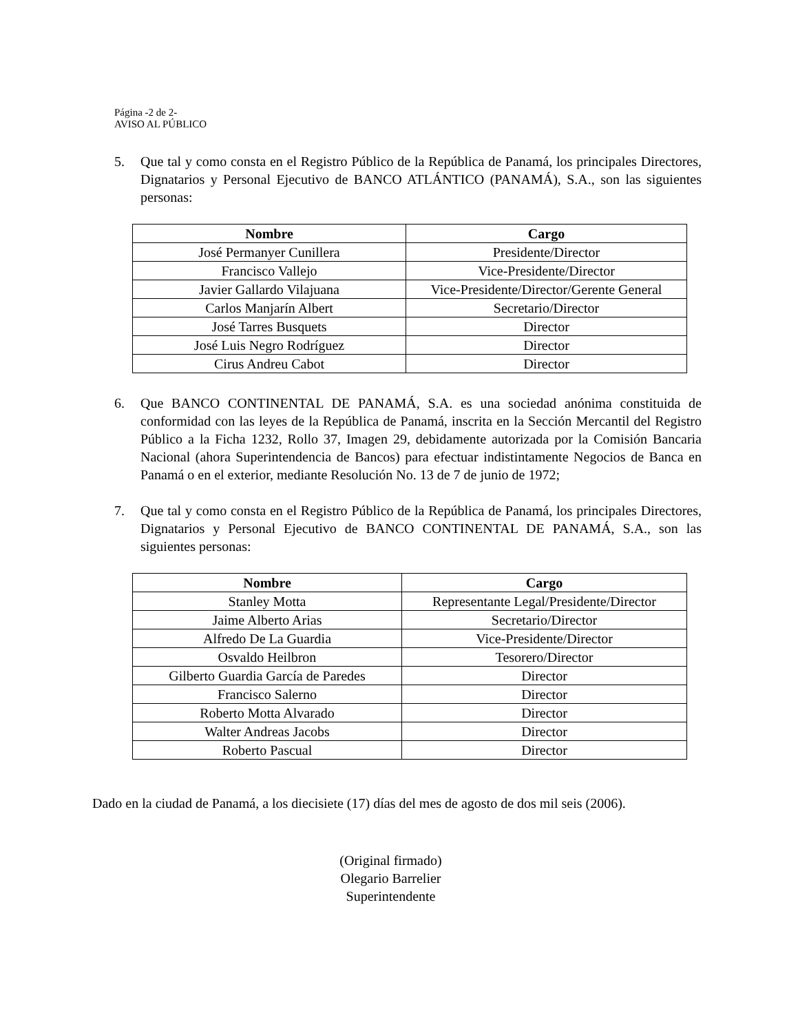Página -2 de 2-
AVISO AL PÚBLICO
5. Que tal y como consta en el Registro Público de la República de Panamá, los principales Directores, Dignatarios y Personal Ejecutivo de BANCO ATLÁNTICO (PANAMÁ), S.A., son las siguientes personas:
| Nombre | Cargo |
| --- | --- |
| José Permanyer Cunillera | Presidente/Director |
| Francisco Vallejo | Vice-Presidente/Director |
| Javier Gallardo Vilajuana | Vice-Presidente/Director/Gerente General |
| Carlos Manjarín Albert | Secretario/Director |
| José Tarres Busquets | Director |
| José Luis Negro Rodríguez | Director |
| Cirus Andreu Cabot | Director |
6. Que BANCO CONTINENTAL DE PANAMÁ, S.A. es una sociedad anónima constituida de conformidad con las leyes de la República de Panamá, inscrita en la Sección Mercantil del Registro Público a la Ficha 1232, Rollo 37, Imagen 29, debidamente autorizada por la Comisión Bancaria Nacional (ahora Superintendencia de Bancos) para efectuar indistintamente Negocios de Banca en Panamá o en el exterior, mediante Resolución No. 13 de 7 de junio de 1972;
7. Que tal y como consta en el Registro Público de la República de Panamá, los principales Directores, Dignatarios y Personal Ejecutivo de BANCO CONTINENTAL DE PANAMÁ, S.A., son las siguientes personas:
| Nombre | Cargo |
| --- | --- |
| Stanley Motta | Representante Legal/Presidente/Director |
| Jaime Alberto Arias | Secretario/Director |
| Alfredo De La Guardia | Vice-Presidente/Director |
| Osvaldo Heilbron | Tesorero/Director |
| Gilberto Guardia García de Paredes | Director |
| Francisco Salerno | Director |
| Roberto Motta Alvarado | Director |
| Walter Andreas Jacobs | Director |
| Roberto Pascual | Director |
Dado en la ciudad de Panamá, a los diecisiete (17) días del mes de agosto de dos mil seis (2006).
(Original firmado)
Olegario Barrelier
Superintendente